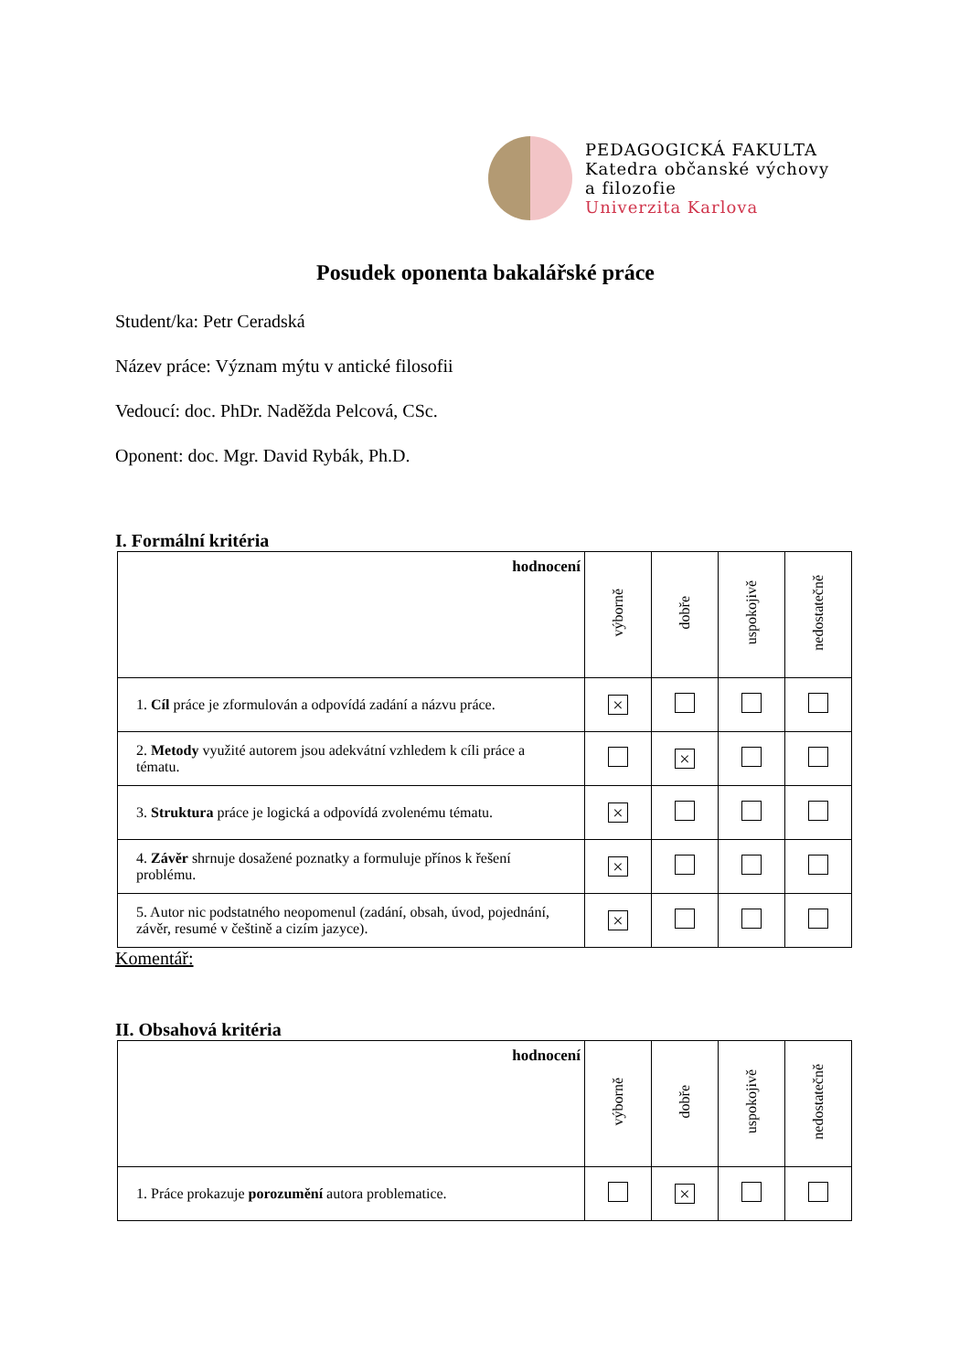PEDAGOGICKÁ FAKULTA
Katedra občanské výchovy
a filozofie
Univerzita Karlova
Posudek oponenta bakalářské práce
Student/ka: Petr Ceradská
Název práce: Význam mýtu v antické filosofii
Vedoucí: doc. PhDr. Naděžda Pelcová, CSc.
Oponent: doc. Mgr. David Rybák, Ph.D.
I. Formální kritéria
| hodnocení | výborně | dobře | uspokojivě | nedostatečně |
| --- | --- | --- | --- | --- |
| 1. Cíl práce je zformulován a odpovídá zadání a názvu práce. | × | | | |
| 2. Metody využité autorem jsou adekvátní vzhledem k cíli práce a tématu. | | × | | |
| 3. Struktura práce je logická a odpovídá zvolenému tématu. | × | | | |
| 4. Závěr shrnuje dosažené poznatky a formuluje přínos k řešení problému. | × | | | |
| 5. Autor nic podstatného neopomenul (zadání, obsah, úvod, pojednání, závěr, resumé v češtině a cizím jazyce). | × | | | |
Komentář:
II. Obsahová kritéria
| hodnocení | výborně | dobře | uspokojivě | nedostatečně |
| --- | --- | --- | --- | --- |
| 1. Práce prokazuje porozumění autora problematice. | | × | | |